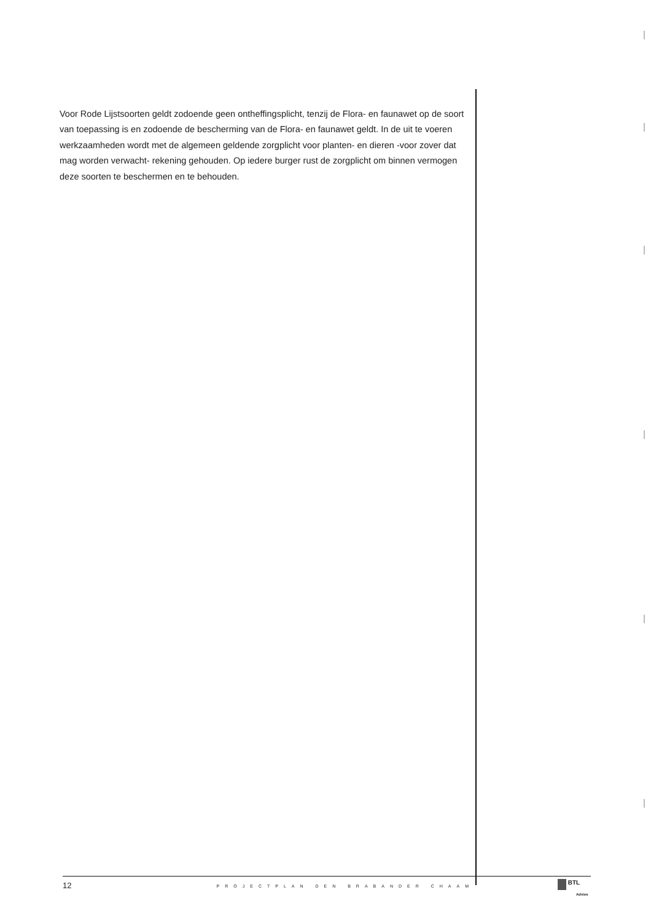Voor Rode Lijstsoorten geldt zodoende geen ontheffingsplicht, tenzij de Flora- en faunawet op de soort van toepassing is en zodoende de bescherming van de Flora- en faunawet geldt. In de uit te voeren werkzaamheden wordt met de algemeen geldende zorgplicht voor planten- en dieren -voor zover dat mag worden verwacht- rekening gehouden. Op iedere burger rust de zorgplicht om binnen vermogen deze soorten te beschermen en te behouden.
12 PROJECTPLAN DEN BRABANDER CHAAM
BTL
Advies